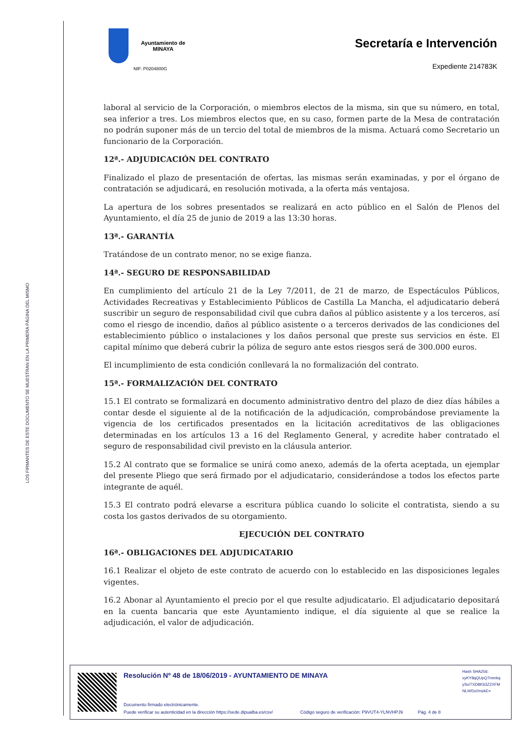LOS FIRMANTES DE ESTE DOCUMENTO SE MUESTRAN EN LA PRIMERA PÁGINA DEL MISMO
Ayuntamiento de
MINAYA
NIF: P0204800G
Secretaría e Intervención
Expediente 214783K
laboral al servicio de la Corporación, o miembros electos de la misma, sin que su número, en total, sea inferior a tres. Los miembros electos que, en su caso, formen parte de la Mesa de contratación no podrán suponer más de un tercio del total de miembros de la misma. Actuará como Secretario un funcionario de la Corporación.
12ª.- ADJUDICACIÓN DEL CONTRATO
Finalizado el plazo de presentación de ofertas, las mismas serán examinadas, y por el órgano de contratación se adjudicará, en resolución motivada, a la oferta más ventajosa.
La apertura de los sobres presentados se realizará en acto público en el Salón de Plenos del Ayuntamiento, el día 25 de junio de 2019 a las 13:30 horas.
13ª.- GARANTÍA
Tratándose de un contrato menor, no se exige fianza.
14ª.- SEGURO DE RESPONSABILIDAD
En cumplimiento del artículo 21 de la Ley 7/2011, de 21 de marzo, de Espectáculos Públicos, Actividades Recreativas y Establecimiento Públicos de Castilla La Mancha, el adjudicatario deberá suscribir un seguro de responsabilidad civil que cubra daños al público asistente y a los terceros, así como el riesgo de incendio, daños al público asistente o a terceros derivados de las condiciones del establecimiento público o instalaciones y los daños personal que preste sus servicios en éste. El capital mínimo que deberá cubrir la póliza de seguro ante estos riesgos será de 300.000 euros.
El incumplimiento de esta condición conllevará la no formalización del contrato.
15ª.- FORMALIZACIÓN DEL CONTRATO
15.1 El contrato se formalizará en documento administrativo dentro del plazo de diez días hábiles a contar desde el siguiente al de la notificación de la adjudicación, comprobándose previamente la vigencia de los certificados presentados en la licitación acreditativos de las obligaciones determinadas en los artículos 13 a 16 del Reglamento General, y acredite haber contratado el seguro de responsabilidad civil previsto en la cláusula anterior.
15.2 Al contrato que se formalice se unirá como anexo, además de la oferta aceptada, un ejemplar del presente Pliego que será firmado por el adjudicatario, considerándose a todos los efectos parte integrante de aquél.
15.3 El contrato podrá elevarse a escritura pública cuando lo solicite el contratista, siendo a su costa los gastos derivados de su otorgamiento.
EJECUCIÓN DEL CONTRATO
16ª.- OBLIGACIONES DEL ADJUDICATARIO
16.1 Realizar el objeto de este contrato de acuerdo con lo establecido en las disposiciones legales vigentes.
16.2 Abonar al Ayuntamiento el precio por el que resulte adjudicatario. El adjudicatario depositará en la cuenta bancaria que este Ayuntamiento indique, el día siguiente al que se realice la adjudicación, el valor de adjudicación.
Resolución Nº 48 de 18/06/2019 - AYUNTAMIENTO DE MINAYA
Hash SHA256:
xyKY8qQUpQ7mmkq
ySv/7XD8K63Z2XFM
NLH/Dz//mzkE=
Documento firmado electrónicamente.
Puede verificar su autenticidad en la dirección https://sede.dipualba.es/csv/ Código seguro de verificación: P9VUT4-YLNVHPJ9 Pág. 4 de 8